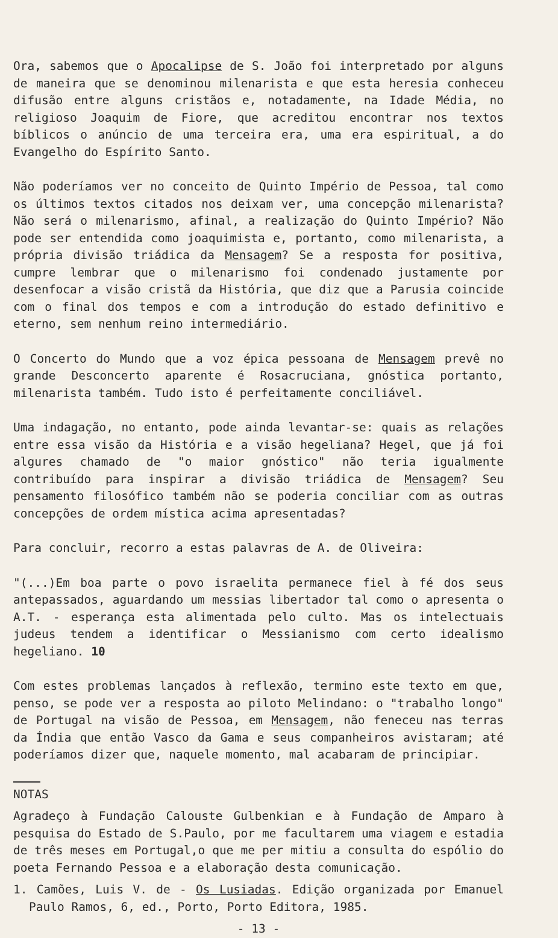Ora, sabemos que o Apocalipse de S. João foi interpretado por alguns de maneira que se denominou milenarista e que esta heresia conheceu difusão entre alguns cristãos e, notadamente, na Idade Média, no religioso Joaquim de Fiore, que acreditou encontrar nos textos bíblicos o anúncio de uma terceira era, uma era espiritual, a do Evangelho do Espírito Santo.
Não poderíamos ver no conceito de Quinto Império de Pessoa, tal como os últimos textos citados nos deixam ver, uma concepção milenarista? Não será o milenarismo, afinal, a realização do Quinto Império? Não pode ser entendida como joaquimista e, portanto, como milenarista, a própria divisão triádica da Mensagem? Se a resposta for positiva, cumpre lembrar que o milenarismo foi condenado justamente por desenfocar a visão cristã da História, que diz que a Parusia coincide com o final dos tempos e com a introdução do estado definitivo e eterno, sem nenhum reino intermediário.
O Concerto do Mundo que a voz épica pessoana de Mensagem prevê no grande Desconcerto aparente é Rosacruciana, gnóstica portanto, milenarista também. Tudo isto é perfeitamente conciliável.
Uma indagação, no entanto, pode ainda levantar-se: quais as relações entre essa visão da História e a visão hegeliana? Hegel, que já foi algures chamado de "o maior gnóstico" não teria igualmente contribuído para inspirar a divisão triádica de Mensagem? Seu pensamento filosófico também não se poderia conciliar com as outras concepções de ordem mística acima apresentadas?
Para concluir, recorro a estas palavras de A. de Oliveira:
"(...)Em boa parte o povo israelita permanece fiel à fé dos seus antepassados, aguardando um messias libertador tal como o apresenta o A.T. - esperança esta alimentada pelo culto. Mas os intelectuais judeus tendem a identificar o Messianismo com certo idealismo hegeliano. 10
Com estes problemas lançados à reflexão, termino este texto em que, penso, se pode ver a resposta ao piloto Melindano: o "trabalho longo" de Portugal na visão de Pessoa, em Mensagem, não feneceu nas terras da Índia que então Vasco da Gama e seus companheiros avistaram; até poderíamos dizer que, naquele momento, mal acabaram de principiar.
NOTAS
Agradeço à Fundação Calouste Gulbenkian e à Fundação de Amparo à pesquisa do Estado de S.Paulo, por me facultarem uma viagem e estadia de três meses em Portugal,o que me per mitiu a consulta do espólio do poeta Fernando Pessoa e a elaboração desta comunicação.
1. Camões, Luis V. de - Os Lusiadas. Edição organizada por Emanuel Paulo Ramos, 6, ed., Porto, Porto Editora, 1985.
- 13 -